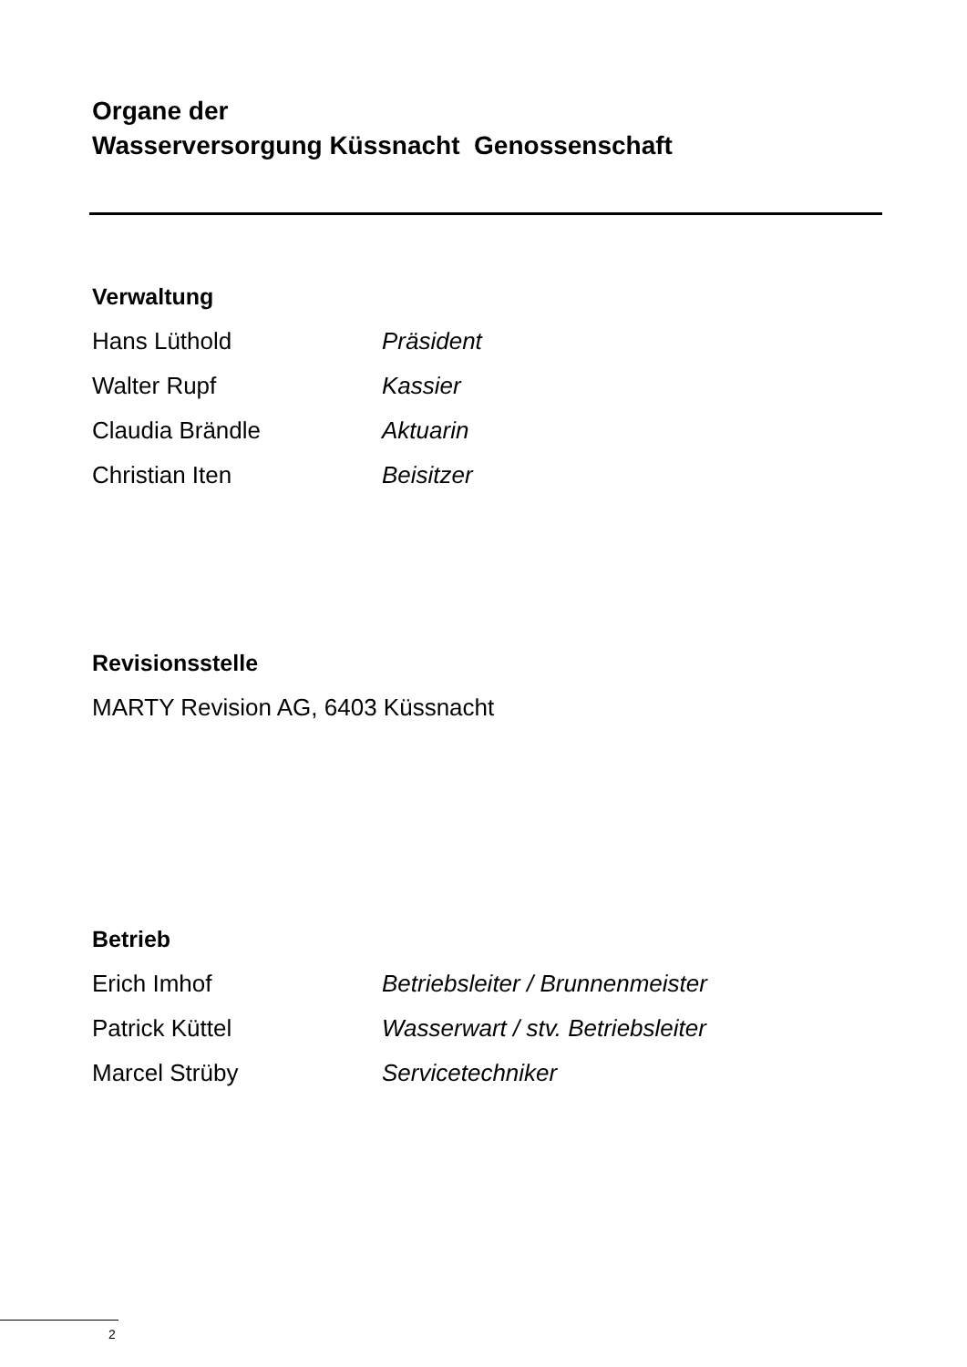Organe der
Wasserversorgung Küssnacht Genossenschaft
Verwaltung
Hans Lüthold Präsident
Walter Rupf Kassier
Claudia Brändle Aktuarin
Christian Iten Beisitzer
Revisionsstelle
MARTY Revision AG, 6403 Küssnacht
Betrieb
Erich Imhof Betriebsleiter / Brunnenmeister
Patrick Küttel Wasserwart / stv. Betriebsleiter
Marcel Strüby Servicetechniker
2